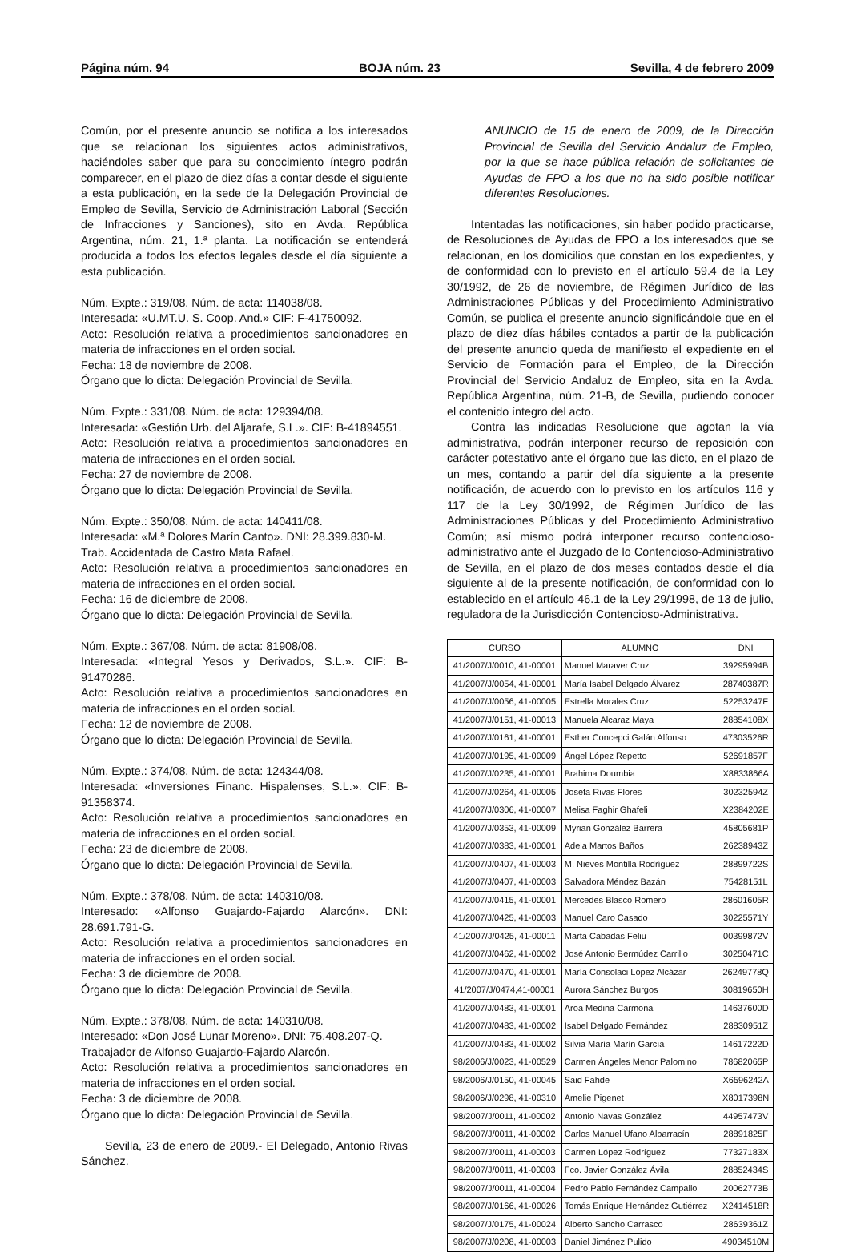Página núm. 94 BOJA núm. 23 Sevilla, 4 de febrero 2009
Común, por el presente anuncio se notifica a los interesados que se relacionan los siguientes actos administrativos, haciéndoles saber que para su conocimiento íntegro podrán comparecer, en el plazo de diez días a contar desde el siguiente a esta publicación, en la sede de la Delegación Provincial de Empleo de Sevilla, Servicio de Administración Laboral (Sección de Infracciones y Sanciones), sito en Avda. República Argentina, núm. 21, 1.ª planta. La notificación se entenderá producida a todos los efectos legales desde el día siguiente a esta publicación.
Núm. Expte.: 319/08. Núm. de acta: 114038/08.
Interesada: «U.MT.U. S. Coop. And.» CIF: F-41750092.
Acto: Resolución relativa a procedimientos sancionadores en materia de infracciones en el orden social.
Fecha: 18 de noviembre de 2008.
Órgano que lo dicta: Delegación Provincial de Sevilla.
Núm. Expte.: 331/08. Núm. de acta: 129394/08.
Interesada: «Gestión Urb. del Aljarafe, S.L.». CIF: B-41894551.
Acto: Resolución relativa a procedimientos sancionadores en materia de infracciones en el orden social.
Fecha: 27 de noviembre de 2008.
Órgano que lo dicta: Delegación Provincial de Sevilla.
Núm. Expte.: 350/08. Núm. de acta: 140411/08.
Interesada: «M.ª Dolores Marín Canto». DNI: 28.399.830-M.
Trab. Accidentada de Castro Mata Rafael.
Acto: Resolución relativa a procedimientos sancionadores en materia de infracciones en el orden social.
Fecha: 16 de diciembre de 2008.
Órgano que lo dicta: Delegación Provincial de Sevilla.
Núm. Expte.: 367/08. Núm. de acta: 81908/08.
Interesada: «Integral Yesos y Derivados, S.L.». CIF: B-91470286.
Acto: Resolución relativa a procedimientos sancionadores en materia de infracciones en el orden social.
Fecha: 12 de noviembre de 2008.
Órgano que lo dicta: Delegación Provincial de Sevilla.
Núm. Expte.: 374/08. Núm. de acta: 124344/08.
Interesada: «Inversiones Financ. Hispalenses, S.L.». CIF: B-91358374.
Acto: Resolución relativa a procedimientos sancionadores en materia de infracciones en el orden social.
Fecha: 23 de diciembre de 2008.
Órgano que lo dicta: Delegación Provincial de Sevilla.
Núm. Expte.: 378/08. Núm. de acta: 140310/08.
Interesado: «Alfonso Guajardo-Fajardo Alarcón». DNI: 28.691.791-G.
Acto: Resolución relativa a procedimientos sancionadores en materia de infracciones en el orden social.
Fecha: 3 de diciembre de 2008.
Órgano que lo dicta: Delegación Provincial de Sevilla.
Núm. Expte.: 378/08. Núm. de acta: 140310/08.
Interesado: «Don José Lunar Moreno». DNI: 75.408.207-Q.
Trabajador de Alfonso Guajardo-Fajardo Alarcón.
Acto: Resolución relativa a procedimientos sancionadores en materia de infracciones en el orden social.
Fecha: 3 de diciembre de 2008.
Órgano que lo dicta: Delegación Provincial de Sevilla.
Sevilla, 23 de enero de 2009.- El Delegado, Antonio Rivas Sánchez.
ANUNCIO de 15 de enero de 2009, de la Dirección Provincial de Sevilla del Servicio Andaluz de Empleo, por la que se hace pública relación de solicitantes de Ayudas de FPO a los que no ha sido posible notificar diferentes Resoluciones.
Intentadas las notificaciones, sin haber podido practicarse, de Resoluciones de Ayudas de FPO a los interesados que se relacionan, en los domicilios que constan en los expedientes, y de conformidad con lo previsto en el artículo 59.4 de la Ley 30/1992, de 26 de noviembre, de Régimen Jurídico de las Administraciones Públicas y del Procedimiento Administrativo Común, se publica el presente anuncio significándole que en el plazo de diez días hábiles contados a partir de la publicación del presente anuncio queda de manifiesto el expediente en el Servicio de Formación para el Empleo, de la Dirección Provincial del Servicio Andaluz de Empleo, sita en la Avda. República Argentina, núm. 21-B, de Sevilla, pudiendo conocer el contenido íntegro del acto.
Contra las indicadas Resolucione que agotan la vía administrativa, podrán interponer recurso de reposición con carácter potestativo ante el órgano que las dicto, en el plazo de un mes, contando a partir del día siguiente a la presente notificación, de acuerdo con lo previsto en los artículos 116 y 117 de la Ley 30/1992, de Régimen Jurídico de las Administraciones Públicas y del Procedimiento Administrativo Común; así mismo podrá interponer recurso contencioso-administrativo ante el Juzgado de lo Contencioso-Administrativo de Sevilla, en el plazo de dos meses contados desde el día siguiente al de la presente notificación, de conformidad con lo establecido en el artículo 46.1 de la Ley 29/1998, de 13 de julio, reguladora de la Jurisdicción Contencioso-Administrativa.
| CURSO | ALUMNO | DNI |
| --- | --- | --- |
| 41/2007/J/0010, 41-00001 | Manuel Maraver Cruz | 39295994B |
| 41/2007/J/0054, 41-00001 | María Isabel Delgado Álvarez | 28740387R |
| 41/2007/J/0056, 41-00005 | Estrella Morales Cruz | 52253247F |
| 41/2007/J/0151, 41-00013 | Manuela Alcaraz Maya | 28854108X |
| 41/2007/J/0161, 41-00001 | Esther Concepci Galán Alfonso | 47303526R |
| 41/2007/J/0195, 41-00009 | Ángel López Repetto | 52691857F |
| 41/2007/J/0235, 41-00001 | Brahima Doumbia | X8833866A |
| 41/2007/J/0264, 41-00005 | Josefa Rivas Flores | 30232594Z |
| 41/2007/J/0306, 41-00007 | Melisa Faghir Ghafeli | X2384202E |
| 41/2007/J/0353, 41-00009 | Myrian González Barrera | 45805681P |
| 41/2007/J/0383, 41-00001 | Adela Martos Baños | 26238943Z |
| 41/2007/J/0407, 41-00003 | M. Nieves Montilla Rodríguez | 28899722S |
| 41/2007/J/0407, 41-00003 | Salvadora Méndez Bazán | 75428151L |
| 41/2007/J/0415, 41-00001 | Mercedes Blasco Romero | 28601605R |
| 41/2007/J/0425, 41-00003 | Manuel Caro Casado | 30225571Y |
| 41/2007/J/0425, 41-00011 | Marta Cabadas Feliu | 00399872V |
| 41/2007/J/0462, 41-00002 | José Antonio Bermúdez Carrillo | 30250471C |
| 41/2007/J/0470, 41-00001 | María Consolaci López Alcázar | 26249778Q |
| 41/2007/J/0474,41-00001 | Aurora Sánchez Burgos | 30819650H |
| 41/2007/J/0483, 41-00001 | Aroa Medina Carmona | 14637600D |
| 41/2007/J/0483, 41-00002 | Isabel Delgado Fernández | 28830951Z |
| 41/2007/J/0483, 41-00002 | Silvia María Marín García | 14617222D |
| 98/2006/J/0023, 41-00529 | Carmen Ángeles Menor Palomino | 78682065P |
| 98/2006/J/0150, 41-00045 | Said Fahde | X6596242A |
| 98/2006/J/0298, 41-00310 | Amelie Pigenet | X8017398N |
| 98/2007/J/0011, 41-00002 | Antonio Navas González | 44957473V |
| 98/2007/J/0011, 41-00002 | Carlos Manuel Ufano Albarracín | 28891825F |
| 98/2007/J/0011, 41-00003 | Carmen López Rodríguez | 77327183X |
| 98/2007/J/0011, 41-00003 | Fco. Javier González Ávila | 28852434S |
| 98/2007/J/0011, 41-00004 | Pedro Pablo Fernández Campallo | 20062773B |
| 98/2007/J/0166, 41-00026 | Tomás Enrique Hernández Gutiérrez | X2414518R |
| 98/2007/J/0175, 41-00024 | Alberto Sancho Carrasco | 28639361Z |
| 98/2007/J/0208, 41-00003 | Daniel Jiménez Pulido | 49034510M |